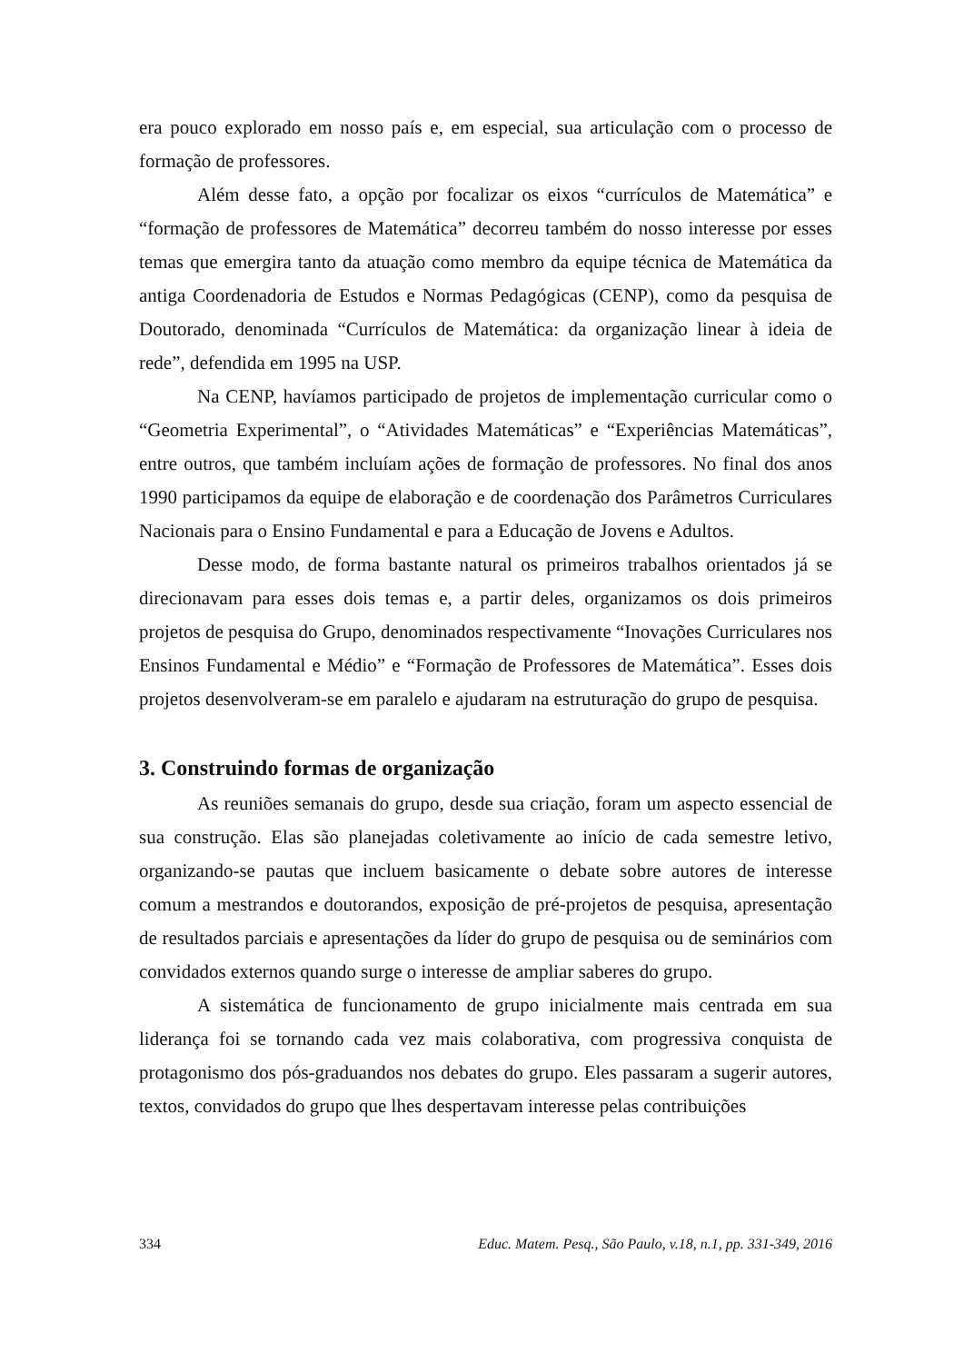era pouco explorado em nosso país e, em especial, sua articulação com o processo de formação de professores.
Além desse fato, a opção por focalizar os eixos “currículos de Matemática” e “formação de professores de Matemática” decorreu também do nosso interesse por esses temas que emergira tanto da atuação como membro da equipe técnica de Matemática da antiga Coordenadoria de Estudos e Normas Pedagógicas (CENP), como da pesquisa de Doutorado, denominada “Currículos de Matemática: da organização linear à ideia de rede”, defendida em 1995 na USP.
Na CENP, havíamos participado de projetos de implementação curricular como o “Geometria Experimental”, o “Atividades Matemáticas” e “Experiências Matemáticas”, entre outros, que também incluíam ações de formação de professores. No final dos anos 1990 participamos da equipe de elaboração e de coordenação dos Parâmetros Curriculares Nacionais para o Ensino Fundamental e para a Educação de Jovens e Adultos.
Desse modo, de forma bastante natural os primeiros trabalhos orientados já se direcionavam para esses dois temas e, a partir deles, organizamos os dois primeiros projetos de pesquisa do Grupo, denominados respectivamente “Inovações Curriculares nos Ensinos Fundamental e Médio” e “Formação de Professores de Matemática”. Esses dois projetos desenvolveram-se em paralelo e ajudaram na estruturação do grupo de pesquisa.
3. Construindo formas de organização
As reuniões semanais do grupo, desde sua criação, foram um aspecto essencial de sua construção. Elas são planejadas coletivamente ao início de cada semestre letivo, organizando-se pautas que incluem basicamente o debate sobre autores de interesse comum a mestrandos e doutorandos, exposição de pré-projetos de pesquisa, apresentação de resultados parciais e apresentações da líder do grupo de pesquisa ou de seminários com convidados externos quando surge o interesse de ampliar saberes do grupo.
A sistemática de funcionamento de grupo inicialmente mais centrada em sua liderança foi se tornando cada vez mais colaborativa, com progressiva conquista de protagonismo dos pós-graduandos nos debates do grupo. Eles passaram a sugerir autores, textos, convidados do grupo que lhes despertavam interesse pelas contribuições
334 Educ. Matem. Pesq., São Paulo, v.18, n.1, pp. 331-349, 2016